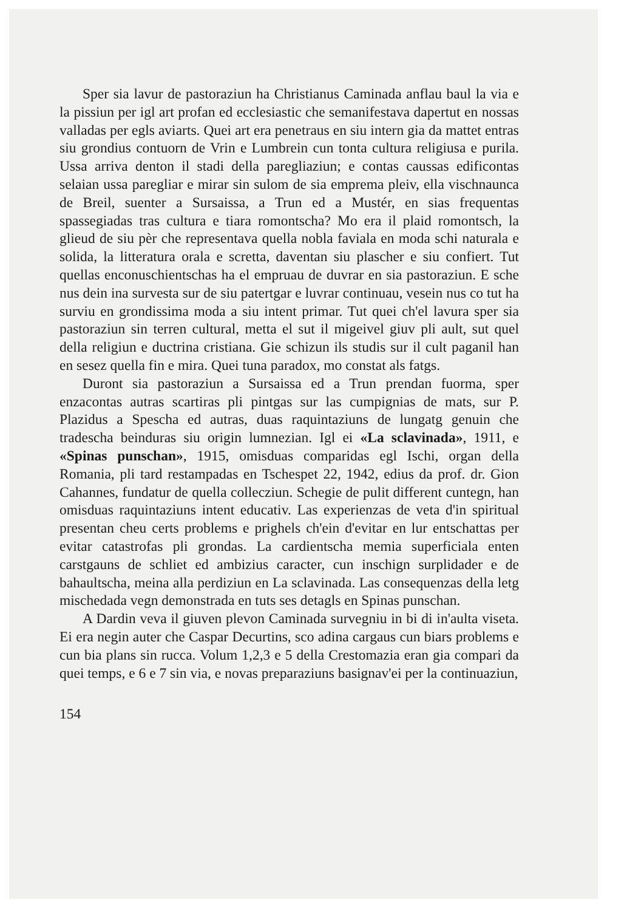Sper sia lavur de pastoraziun ha Christianus Caminada anflau baul la via e la pissiun per igl art profan ed ecclesiastic che semanifestava dapertut en nossas valladas per egls aviarts. Quei art era penetraus en siu intern gia da mattet entras siu grondius contuorn de Vrin e Lumbrein cun tonta cultura religiusa e purila. Ussa arriva denton il stadi della paregliaziun; e contas caussas edificontas selaian ussa paregliar e mirar sin sulom de sia emprema pleiv, ella vischnaunca de Breil, suenter a Sursaissa, a Trun ed a Mustér, en sias frequentas spassegiadas tras cultura e tiara romontscha? Mo era il plaid romontsch, la glieud de siu pèr che representava quella nobla faviala en moda schi naturala e solida, la litteratura orala e scretta, daventan siu plascher e siu confiert. Tut quellas enconuschientschas ha el empruau de duvrar en sia pastoraziun. E sche nus dein ina survesta sur de siu patertgar e luvrar continuau, vesein nus co tut ha surviu en grondissima moda a siu intent primar. Tut quei ch'el lavura sper sia pastoraziun sin terren cultural, metta el sut il migeivel giuv pli ault, sut quel della religiun e ductrina cristiana. Gie schizun ils studis sur il cult paganil han en sesez quella fin e mira. Quei tuna paradox, mo constat als fatgs.
Duront sia pastoraziun a Sursaissa ed a Trun prendan fuorma, sper enzacontas autras scartiras pli pintgas sur las cumpignias de mats, sur P. Plazidus a Spescha ed autras, duas raquintaziuns de lungatg genuin che tradescha beinduras siu origin lumnezian. Igl ei «La sclavinada», 1911, e «Spinas punschan», 1915, omisduas comparidas egl Ischi, organ della Romania, pli tard restampadas en Tschespet 22, 1942, edius da prof. dr. Gion Cahannes, fundatur de quella collecziun. Schegie de pulit different cuntegn, han omisduas raquintaziuns intent educativ. Las experienzas de veta d'in spiritual presentan cheu certs problems e prighels ch'ein d'evitar en lur entschattas per evitar catastrofas pli grondas. La cardientscha memia superficiala enten carstgauns de schliet ed ambizius caracter, cun inschign surplidader e de bahaultscha, meina alla perdiziun en La sclavinada. Las consequenzas della letg mischedada vegn demonstrada en tuts ses detagls en Spinas punschan.
A Dardin veva il giuven plevon Caminada survegniu in bi di in'aulta viseta. Ei era negin auter che Caspar Decurtins, sco adina cargaus cun biars problems e cun bia plans sin rucca. Volum 1,2,3 e 5 della Crestomazia eran gia compari da quei temps, e 6 e 7 sin via, e novas preparaziuns basignav'ei per la continuaziun,
154